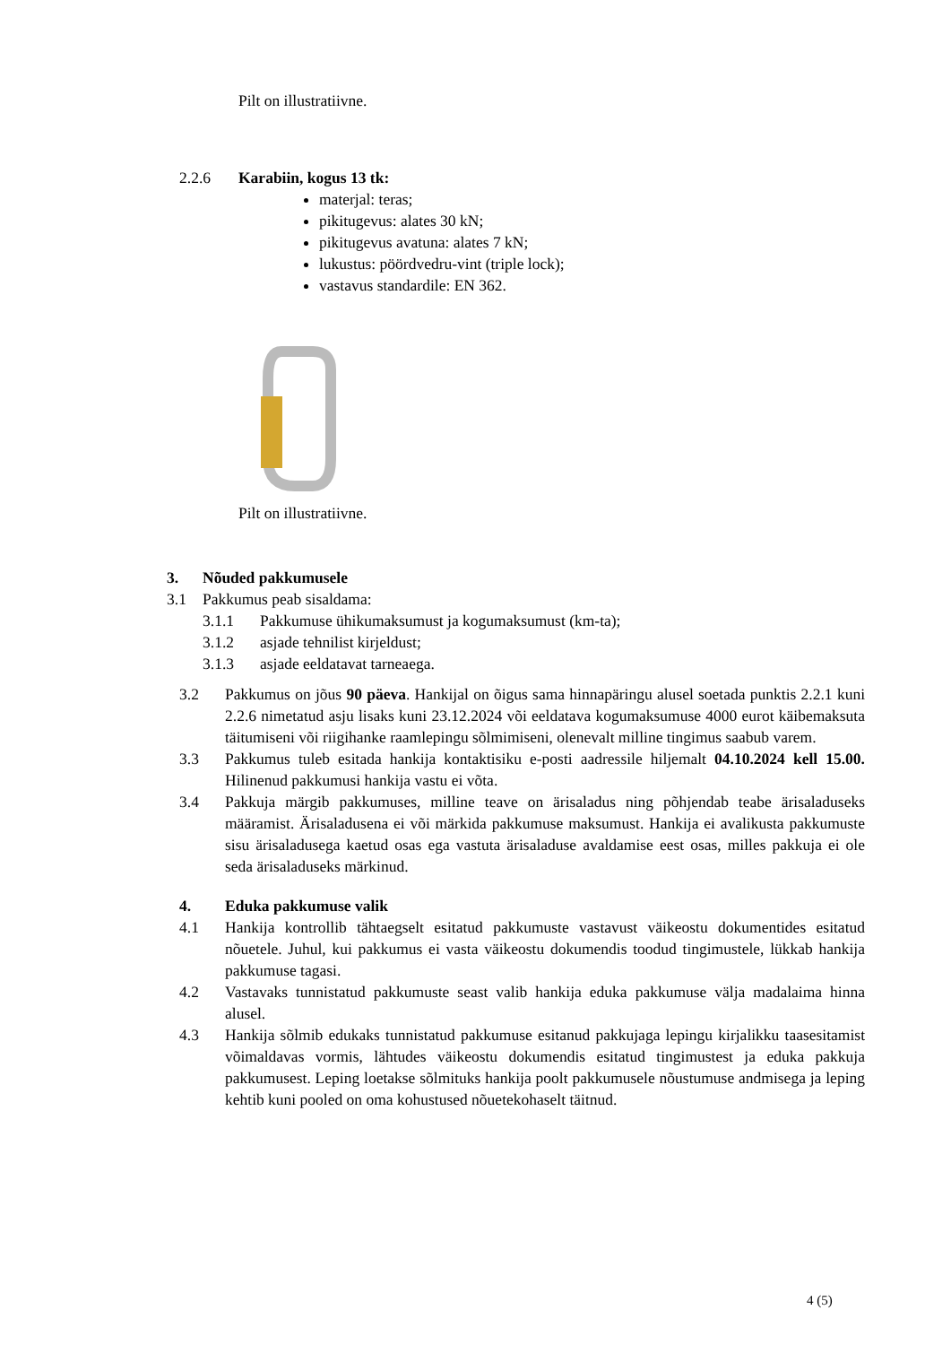Pilt on illustratiivne.
2.2.6 Karabiin, kogus 13 tk:
materjal: teras;
pikitugevus: alates 30 kN;
pikitugevus avatuna: alates 7 kN;
lukustus: pöördvedru-vint (triple lock);
vastavus standardile: EN 362.
Pilt on illustratiivne.
3. Nõuded pakkumusele
3.1 Pakkumus peab sisaldama:
3.1.1 Pakkumuse ühikumaksumust ja kogumaksumust (km-ta);
3.1.2 asjade tehnilist kirjeldust;
3.1.3 asjade eeldatavat tarneaega.
3.2 Pakkumus on jõus 90 päeva. Hankijal on õigus sama hinnapäringu alusel soetada punktis 2.2.1 kuni 2.2.6 nimetatud asju lisaks kuni 23.12.2024 või eeldatava kogumaksumuse 4000 eurot käibemaksuta täitumiseni või riigihanke raamlepingu sõlmimiseni, olenevalt milline tingimus saabub varem.
3.3 Pakkumus tuleb esitada hankija kontaktisiku e-posti aadressile hiljemalt 04.10.2024 kell 15.00. Hilinenud pakkumusi hankija vastu ei võta.
3.4 Pakkuja märgib pakkumuses, milline teave on ärisaladus ning põhjendab teabe ärisaladuseks määramist. Ärisaladusena ei või märkida pakkumuse maksumust. Hankija ei avalikusta pakkumuste sisu ärisaladusega kaetud osas ega vastuta ärisaladuse avaldamise eest osas, milles pakkuja ei ole seda ärisaladuseks märkinud.
4. Eduka pakkumuse valik
4.1 Hankija kontrollib tähtaegselt esitatud pakkumuste vastavust väikeostu dokumentides esitatud nõuetele. Juhul, kui pakkumus ei vasta väikeostu dokumendis toodud tingimustele, lükkab hankija pakkumuse tagasi.
4.2 Vastavaks tunnistatud pakkumuste seast valib hankija eduka pakkumuse välja madalaima hinna alusel.
4.3 Hankija sõlmib edukaks tunnistatud pakkumuse esitanud pakkujaga lepingu kirjalikku taasesitamist võimaldavas vormis, lähtudes väikeostu dokumendis esitatud tingimustest ja eduka pakkuja pakkumusest. Leping loetakse sõlmituks hankija poolt pakkumusele nõustumuse andmisega ja leping kehtib kuni pooled on oma kohustused nõuetekohaselt täitnud.
4 (5)